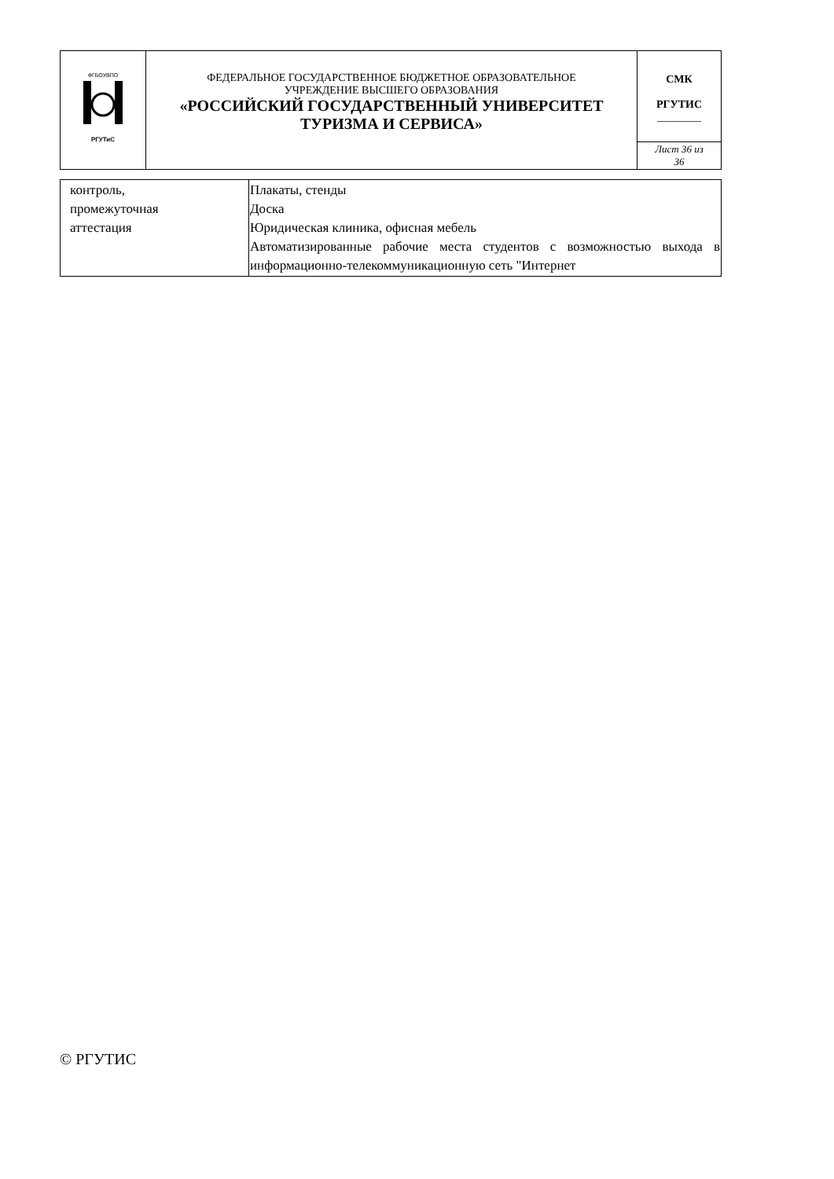| ФГБОУВПО РГУТиС | ФЕДЕРАЛЬНОЕ ГОСУДАРСТВЕННОЕ БЮДЖЕТНОЕ ОБРАЗОВАТЕЛЬНОЕ УЧРЕЖДЕНИЕ ВЫСШЕГО ОБРАЗОВАНИЯ «РОССИЙСКИЙ ГОСУДАРСТВЕННЫЙ УНИВЕРСИТЕТ ТУРИЗМА И СЕРВИСА» | СМК РГУТИС ________ |
| | | Лист 36 из 36 |
| контроль, промежуточная аттестация | Плакаты, стенды Доска Юридическая клиника, офисная мебель Автоматизированные рабочие места студентов с возможностью выхода в информационно-телекоммуникационную сеть "Интернет |
© РГУТИС